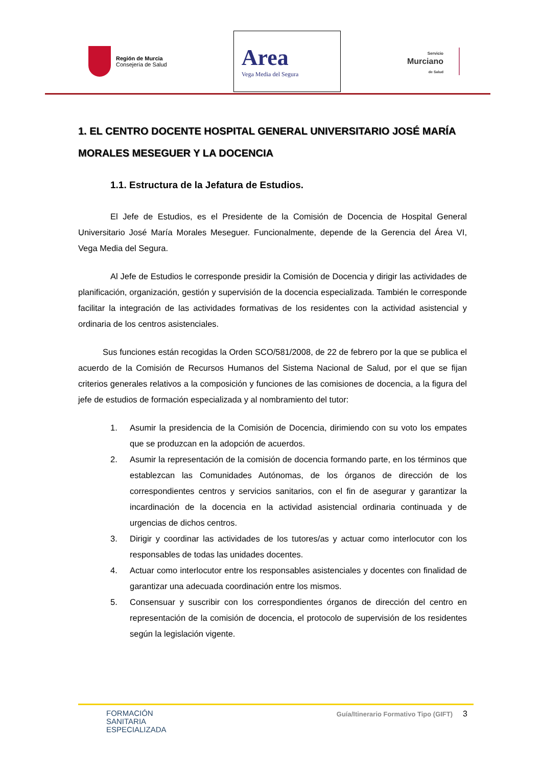Región de Murcia
Consejería de Salud
Area
Vega Media del Segura
Servicio
Murciano
de Salud
1. EL CENTRO DOCENTE HOSPITAL GENERAL UNIVERSITARIO JOSÉ MARÍA MORALES MESEGUER Y LA DOCENCIA
1.1. Estructura de la Jefatura de Estudios.
El Jefe de Estudios, es el Presidente de la Comisión de Docencia de Hospital General Universitario José María Morales Meseguer. Funcionalmente, depende de la Gerencia del Área VI, Vega Media del Segura.
Al Jefe de Estudios le corresponde presidir la Comisión de Docencia y dirigir las actividades de planificación, organización, gestión y supervisión de la docencia especializada. También le corresponde facilitar la integración de las actividades formativas de los residentes con la actividad asistencial y ordinaria de los centros asistenciales.
Sus funciones están recogidas la Orden SCO/581/2008, de 22 de febrero por la que se publica el acuerdo de la Comisión de Recursos Humanos del Sistema Nacional de Salud, por el que se fijan criterios generales relativos a la composición y funciones de las comisiones de docencia, a la figura del jefe de estudios de formación especializada y al nombramiento del tutor:
1. Asumir la presidencia de la Comisión de Docencia, dirimiendo con su voto los empates que se produzcan en la adopción de acuerdos.
2. Asumir la representación de la comisión de docencia formando parte, en los términos que establezcan las Comunidades Autónomas, de los órganos de dirección de los correspondientes centros y servicios sanitarios, con el fin de asegurar y garantizar la incardinación de la docencia en la actividad asistencial ordinaria continuada y de urgencias de dichos centros.
3. Dirigir y coordinar las actividades de los tutores/as y actuar como interlocutor con los responsables de todas las unidades docentes.
4. Actuar como interlocutor entre los responsables asistenciales y docentes con finalidad de garantizar una adecuada coordinación entre los mismos.
5. Consensuar y suscribir con los correspondientes órganos de dirección del centro en representación de la comisión de docencia, el protocolo de supervisión de los residentes según la legislación vigente.
FORMACIÓN
SANITARIA
ESPECIALIZADA
Guía/Itinerario Formativo Tipo (GIFT) 3